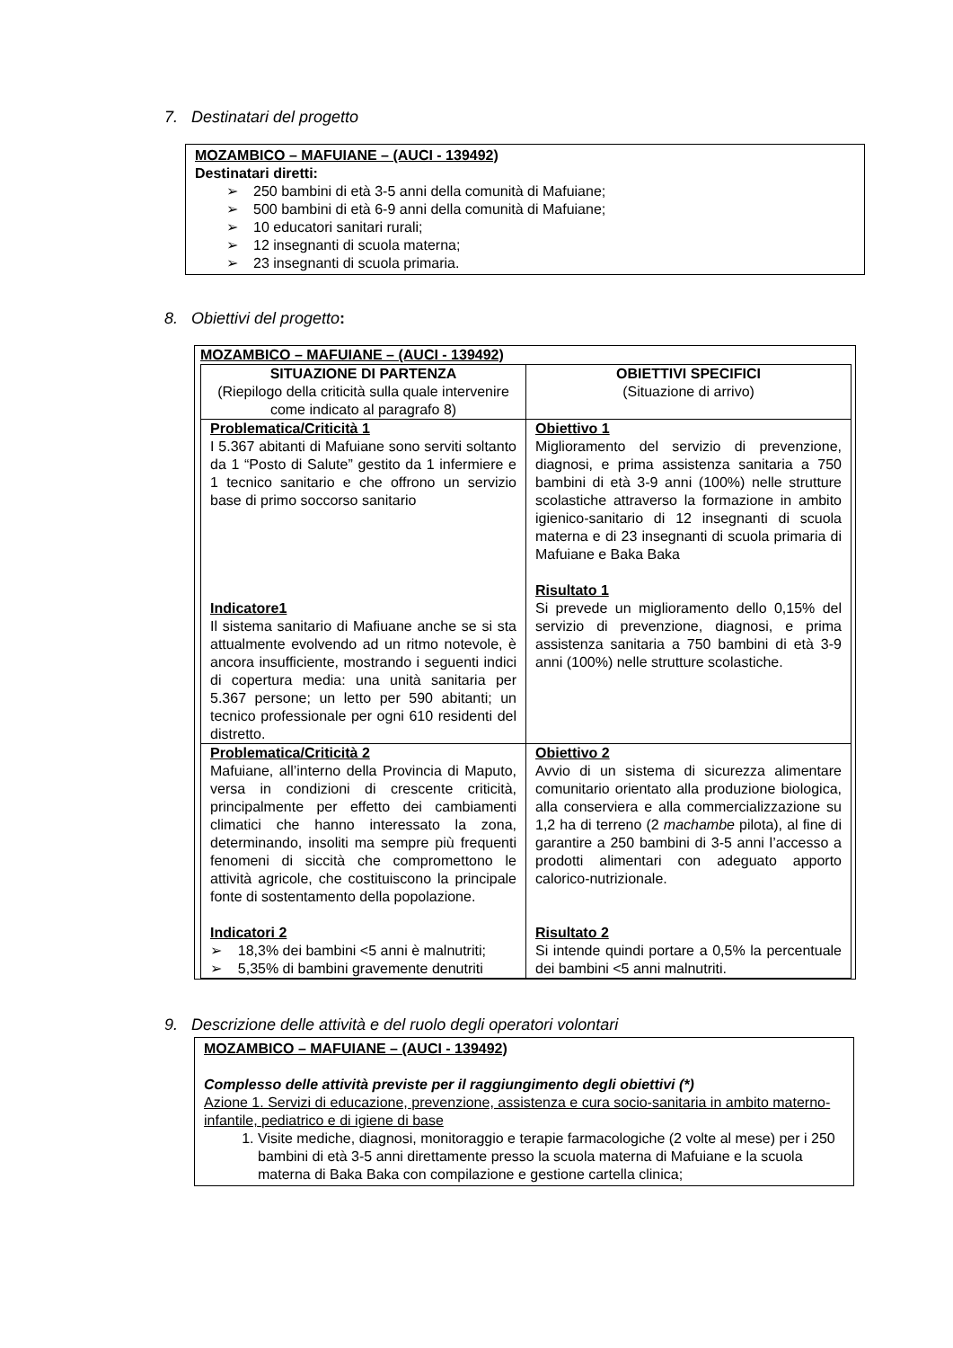7. Destinatari del progetto
MOZAMBICO – MAFUIANE – (AUCI - 139492)
Destinatari diretti:
➢ 250 bambini di età 3-5 anni della comunità di Mafuiane;
➢ 500 bambini di età 6-9 anni della comunità di Mafuiane;
➢ 10 educatori sanitari rurali;
➢ 12 insegnanti di scuola materna;
➢ 23 insegnanti di scuola primaria.
8. Obiettivi del progetto:
MOZAMBICO – MAFUIANE – (AUCI - 139492)
| SITUAZIONE DI PARTENZA (Riepilogo della criticità sulla quale intervenire come indicato al paragrafo 8) | OBIETTIVI SPECIFICI (Situazione di arrivo) |
| Problematica/Criticità 1 I 5.367 abitanti di Mafuiane sono serviti soltanto da 1 “Posto di Salute” gestito da 1 infermiere e 1 tecnico sanitario e che offrono un servizio base di primo soccorso sanitario Indicatore1 Il sistema sanitario di Mafiuane anche se si sta attualmente evolvendo ad un ritmo notevole, è ancora insufficiente, mostrando i seguenti indici di copertura media: una unità sanitaria per 5.367 persone; un letto per 590 abitanti; un tecnico professionale per ogni 610 residenti del distretto. | Obiettivo 1 Miglioramento del servizio di prevenzione, diagnosi, e prima assistenza sanitaria a 750 bambini di età 3-9 anni (100%) nelle strutture scolastiche attraverso la formazione in ambito igienico-sanitario di 12 insegnanti di scuola materna e di 23 insegnanti di scuola primaria di Mafuiane e Baka Baka Risultato 1 Si prevede un miglioramento dello 0,15% del servizio di prevenzione, diagnosi, e prima assistenza sanitaria a 750 bambini di età 3-9 anni (100%) nelle strutture scolastiche. |
| Problematica/Criticità 2 Mafuiane, all’interno della Provincia di Maputo, versa in condizioni di crescente criticità, principalmente per effetto dei cambiamenti climatici che hanno interessato la zona, determinando, insoliti ma sempre più frequenti fenomeni di siccità che compromettono le attività agricole, che costituiscono la principale fonte di sostentamento della popolazione. Indicatori 2 ➢ 18,3% dei bambini <5 anni è malnutriti; ➢ 5,35% di bambini gravemente denutriti | Obiettivo 2 Avvio di un sistema di sicurezza alimentare comunitario orientato alla produzione biologica, alla conserviera e alla commercializzazione su 1,2 ha di terreno (2 machambe pilota), al fine di garantire a 250 bambini di 3-5 anni l’accesso a prodotti alimentari con adeguato apporto calorico-nutrizionale. Risultato 2 Si intende quindi portare a 0,5% la percentuale dei bambini <5 anni malnutriti. |
9. Descrizione delle attività e del ruolo degli operatori volontari
MOZAMBICO – MAFUIANE – (AUCI - 139492)
Complesso delle attività previste per il raggiungimento degli obiettivi (*)
Azione 1. Servizi di educazione, prevenzione, assistenza e cura socio-sanitaria in ambito materno-infantile, pediatrico e di igiene di base
1. Visite mediche, diagnosi, monitoraggio e terapie farmacologiche (2 volte al mese) per i 250 bambini di età 3-5 anni direttamente presso la scuola materna di Mafuiane e la scuola materna di Baka Baka con compilazione e gestione cartella clinica;